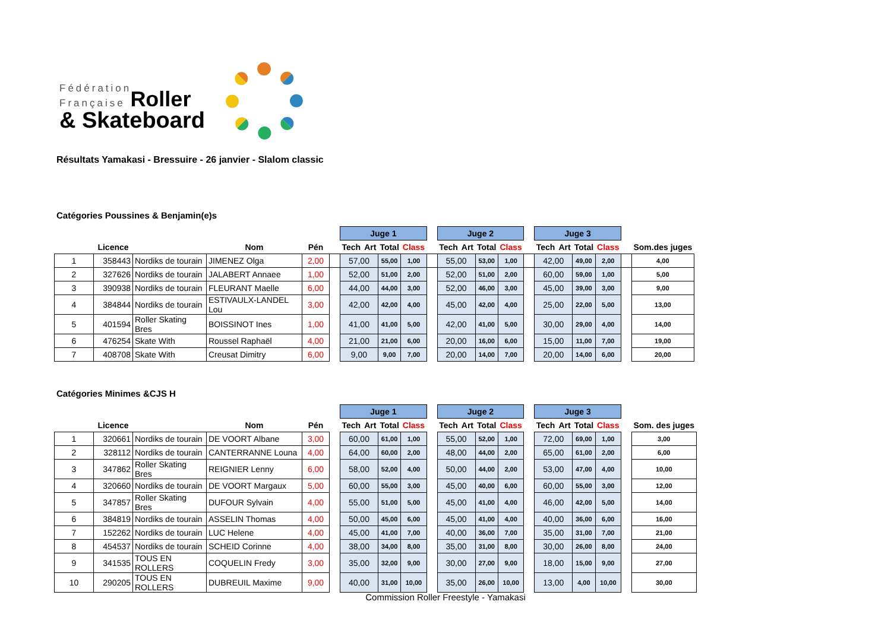Fédération
Française Roller
& Skateboard
Résultats Yamakasi - Bressuire - 26 janvier - Slalom classic
Catégories Poussines & Benjamin(e)s
| | | | | | | Juge 1 | | | | | Juge 2 | | | | | Juge 3 | | | | | |
| --- | --- | --- | --- | --- | --- | --- | --- | --- | --- | --- | --- | --- | --- | --- | --- | --- | --- | --- | --- | --- | --- |
| | Licence | | Nom | Pén | | Tech | Art | Total | Class | | Tech | Art | Total | Class | | Tech | Art | Total | Class | | Som.des juges |
| 1 | 358443 | Nordiks de tourain | JIMENEZ Olga | 2,00 | | 57,00 | | 55,00 | 1,00 | | 55,00 | | 53,00 | 1,00 | | 42,00 | | 49,00 | 2,00 | | 4,00 |
| 2 | 327626 | Nordiks de tourain | JALABERT Annaee | 1,00 | | 52,00 | | 51,00 | 2,00 | | 52,00 | | 51,00 | 2,00 | | 60,00 | | 59,00 | 1,00 | | 5,00 |
| 3 | 390938 | Nordiks de tourain | FLEURANT Maelle | 6,00 | | 44,00 | | 44,00 | 3,00 | | 52,00 | | 46,00 | 3,00 | | 45,00 | | 39,00 | 3,00 | | 9,00 |
| 4 | 384844 | Nordiks de tourain | ESTIVAULX-LANDEL Lou | 3,00 | | 42,00 | | 42,00 | 4,00 | | 45,00 | | 42,00 | 4,00 | | 25,00 | | 22,00 | 5,00 | | 13,00 |
| 5 | 401594 | Roller Skating Bres | BOISSINOT Ines | 1,00 | | 41,00 | | 41,00 | 5,00 | | 42,00 | | 41,00 | 5,00 | | 30,00 | | 29,00 | 4,00 | | 14,00 |
| 6 | 476254 | Skate With | Roussel Raphaël | 4,00 | | 21,00 | | 21,00 | 6,00 | | 20,00 | | 16,00 | 6,00 | | 15,00 | | 11,00 | 7,00 | | 19,00 |
| 7 | 408708 | Skate With | Creusat Dimitry | 6,00 | | 9,00 | | 9,00 | 7,00 | | 20,00 | | 14,00 | 7,00 | | 20,00 | | 14,00 | 6,00 | | 20,00 |
Catégories Minimes &CJS H
| | | | | | | Juge 1 | | | | | Juge 2 | | | | | Juge 3 | | | | | |
| --- | --- | --- | --- | --- | --- | --- | --- | --- | --- | --- | --- | --- | --- | --- | --- | --- | --- | --- | --- | --- | --- |
| | Licence | | Nom | Pén | | Tech | Art | Total | Class | | Tech | Art | Total | Class | | Tech | Art | Total | Class | | Som. des juges |
| 1 | 320661 | Nordiks de tourain | DE VOORT Albane | 3,00 | | 60,00 | | 61,00 | 1,00 | | 55,00 | | 52,00 | 1,00 | | 72,00 | | 69,00 | 1,00 | | 3,00 |
| 2 | 328112 | Nordiks de tourain | CANTERRANNE Louna | 4,00 | | 64,00 | | 60,00 | 2,00 | | 48,00 | | 44,00 | 2,00 | | 65,00 | | 61,00 | 2,00 | | 6,00 |
| 3 | 347862 | Roller Skating Bres | REIGNIER Lenny | 6,00 | | 58,00 | | 52,00 | 4,00 | | 50,00 | | 44,00 | 2,00 | | 53,00 | | 47,00 | 4,00 | | 10,00 |
| 4 | 320660 | Nordiks de tourain | DE VOORT Margaux | 5,00 | | 60,00 | | 55,00 | 3,00 | | 45,00 | | 40,00 | 6,00 | | 60,00 | | 55,00 | 3,00 | | 12,00 |
| 5 | 347857 | Roller Skating Bres | DUFOUR Sylvain | 4,00 | | 55,00 | | 51,00 | 5,00 | | 45,00 | | 41,00 | 4,00 | | 46,00 | | 42,00 | 5,00 | | 14,00 |
| 6 | 384819 | Nordiks de tourain | ASSELIN Thomas | 4,00 | | 50,00 | | 45,00 | 6,00 | | 45,00 | | 41,00 | 4,00 | | 40,00 | | 36,00 | 6,00 | | 16,00 |
| 7 | 152262 | Nordiks de tourain | LUC Helene | 4,00 | | 45,00 | | 41,00 | 7,00 | | 40,00 | | 36,00 | 7,00 | | 35,00 | | 31,00 | 7,00 | | 21,00 |
| 8 | 454537 | Nordiks de tourain | SCHEID Corinne | 4,00 | | 38,00 | | 34,00 | 8,00 | | 35,00 | | 31,00 | 8,00 | | 30,00 | | 26,00 | 8,00 | | 24,00 |
| 9 | 341535 | TOUS EN ROLLERS | COQUELIN Fredy | 3,00 | | 35,00 | | 32,00 | 9,00 | | 30,00 | | 27,00 | 9,00 | | 18,00 | | 15,00 | 9,00 | | 27,00 |
| 10 | 290205 | TOUS EN ROLLERS | DUBREUIL Maxime | 9,00 | | 40,00 | | 31,00 | 10,00 | | 35,00 | | 26,00 | 10,00 | | 13,00 | | 4,00 | 10,00 | | 30,00 |
Commission Roller Freestyle - Yamakasi